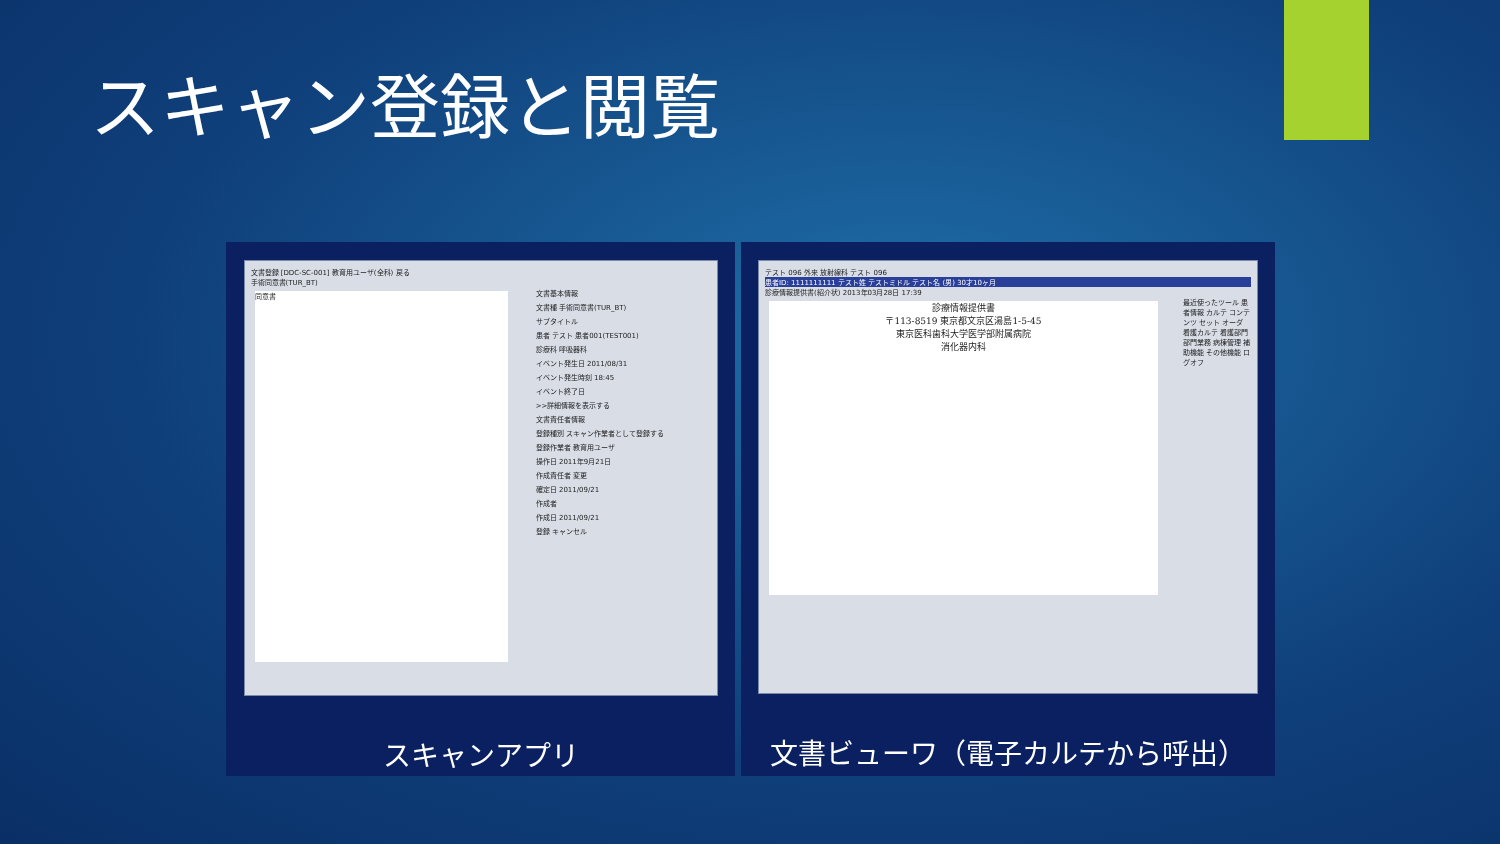スキャン登録と閲覧
文書登録 [DDC-SC-001] 教育用ユーザ(全科) 戻る
手術同意書(TUR_BT)
同意書
文書基本情報
文書種 手術同意書(TUR_BT)
サブタイトル
患者 テスト 患者001(TEST001)
診療科 呼吸器科
イベント発生日 2011/08/31
イベント発生時刻 18:45
イベント終了日
>>詳細情報を表示する
文書責任者情報
登録種別 スキャン作業者として登録する
登録作業者 教育用ユーザ
操作日 2011年9月21日
作成責任者 変更
確定日 2011/09/21
作成者
作成日 2011/09/21
登録 キャンセル
スキャンアプリ
テスト 096 外来 放射線科 テスト 096
患者ID: 1111111111 テスト姓 テストミドル テスト名 (男) 30才10ヶ月
診療情報提供書(紹介状) 2013年03月28日 17:39
診療情報提供書
〒113-8519 東京都文京区湯島1-5-45
東京医科歯科大学医学部附属病院
消化器内科
最近使ったツール 患者情報 カルテ コンテンツ セット オーダ 看護カルテ 看護部門 部門業務 病棟管理 補助機能 その他機能 ログオフ
文書ビューワ（電子カルテから呼出）